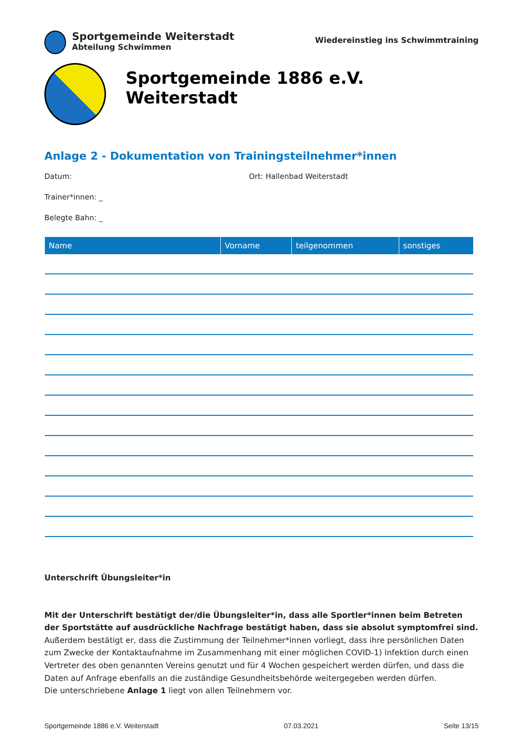Sportgemeinde Weiterstadt
Abteilung Schwimmen
Wiedereinstieg ins Schwimmtraining
Sportgemeinde 1886 e.V. Weiterstadt
Anlage 2 - Dokumentation von Trainingsteilnehmer*innen
Datum: Ort: Hallenbad Weiterstadt
Trainer*innen: _
Belegte Bahn: _
| Name | Vorname | teilgenommen | sonstiges |
| --- | --- | --- | --- |
Unterschrift Übungsleiter*in
Mit der Unterschrift bestätigt der/die Übungsleiter*in, dass alle Sportler*innen beim Betreten der Sportstätte auf ausdrückliche Nachfrage bestätigt haben, dass sie absolut symptomfrei sind. Außerdem bestätigt er, dass die Zustimmung der Teilnehmer*innen vorliegt, dass ihre persönlichen Daten zum Zwecke der Kontaktaufnahme im Zusammenhang mit einer möglichen COVID-1) Infektion durch einen Vertreter des oben genannten Vereins genutzt und für 4 Wochen gespeichert werden dürfen, und dass die Daten auf Anfrage ebenfalls an die zuständige Gesundheitsbehörde weitergegeben werden dürfen.
Die unterschriebene Anlage 1 liegt von allen Teilnehmern vor.
Sportgemeinde 1886 e.V. Weiterstadt 07.03.2021 Seite 13/15